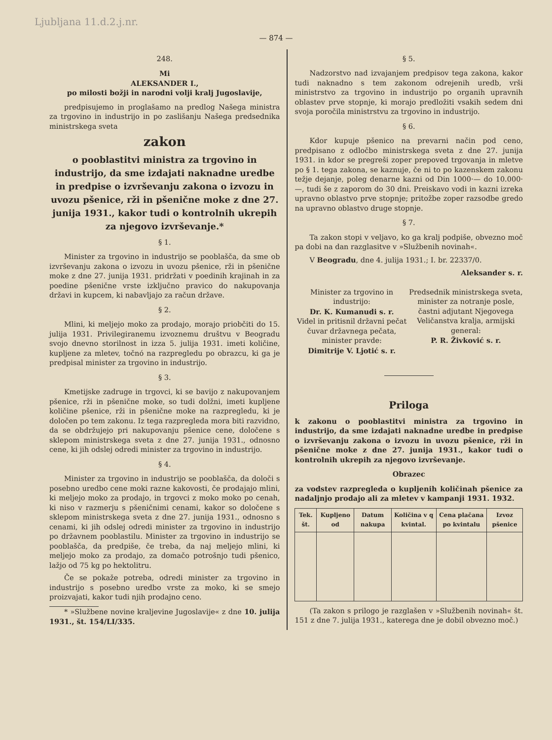Ljubljana 11.d.2.j.nr.
— 874 —
248.
Mi
ALEKSANDER I.,
po milosti božji in narodni volji kralj Jugoslavije,
predpisujemo in proglašamo na predlog Našega ministra za trgovino in industrijo in po zaslišanju Našega predsednika ministrskega sveta
zakon
o pooblastitvi ministra za trgovino in industrijo, da sme izdajati naknadne uredbe in predpise o izvrševanju zakona o izvozu in uvozu pšenice, rži in pšenične moke z dne 27. junija 1931., kakor tudi o kontrolnih ukrepih za njegovo izvrševanje.*
§ 1.
Minister za trgovino in industrijo se pooblašča, da sme ob izvrševanju zakona o izvozu in uvozu pšenice, rži in pšenične moke z dne 27. junija 1931. pridržati v poedinih krajinah in za poedine pšenične vrste izključno pravico do nakupovanja državi in kupcem, ki nabavljajo za račun države.
§ 2.
Mlini, ki meljejo moko za prodajo, morajo priobčiti do 15. julija 1931. Privilegiranemu izvoznemu društvu v Beogradu svojo dnevno storilnost in izza 5. julija 1931. imeti količine, kupljene za mletev, točnó na razpregledu po obrazcu, ki ga je predpisal minister za trgovino in industrijo.
§ 3.
Kmetijske zadruge in trgovci, ki se bavijo z nakupovanjem pšenice, rži in pšenične moke, so tudi dolžni, imeti kupljene količine pšenice, rži in pšenične moke na razpregledu, ki je določen po tem zakonu. Iz tega razpregleda mora biti razvidno, da se obdržujejo pri nakupovanju pšenice cene, določene s sklepom ministrskega sveta z dne 27. junija 1931., odnosno cene, ki jih odslej odredi minister za trgovino in industrijo.
§ 4.
Minister za trgovino in industrijo se pooblašča, da določi s posebno uredbo cene moki razne kakovosti, če prodajajo mlini, ki meljejo moko za prodajo, in trgovci z moko moko po cenah, ki niso v razmerju s pšeničnimi cenami, kakor so določene s sklepom ministrskega sveta z dne 27. junija 1931., odnosno s cenami, ki jih odslej odredi minister za trgovino in industrijo po državnem pooblastilu. Minister za trgovino in industrijo se pooblašča, da predpiše, če treba, da naj meljejo mlini, ki meljejo moko za prodajo, za domačo potrošnjo tudi pšenico, lažjo od 75 kg po hektolitru.
Če se pokaže potreba, odredi minister za trgovino in industrijo s posebno uredbo vrste za moko, ki se smejo proizvajati, kakor tudi njih prodajno ceno.
* »Službene novine kraljevine Jugoslavije« z dne 10. julija 1931., št. 154/LI/335.
§ 5.
Nadzorstvo nad izvajanjem predpisov tega zakona, kakor tudi naknadno s tem zakonom odrejenih uredb, vrši ministrstvo za trgovino in industrijo po organih upravnih oblastev prve stopnje, ki morajo predložiti vsakih sedem dni svoja poročila ministrstvu za trgovino in industrijo.
§ 6.
Kdor kupuje pšenico na prevarni način pod ceno, predpisano z odločbo ministrskega sveta z dne 27. junija 1931. in kdor se pregreši zoper prepoved trgovanja in mletve po § 1. tega zakona, se kaznuje, če ni to po kazenskem zakonu težje dejanje, poleg denarne kazni od Din 1000·— do 10.000·—, tudi še z zaporom do 30 dni. Preiskavo vodi in kazni izreka upravno oblastvo prve stopnje; pritožbe zoper razsodbe gredo na upravno oblastvo druge stopnje.
§ 7.
Ta zakon stopi v veljavo, ko ga kralj podpiše, obvezno moč pa dobi na dan razglasitve v »Službenih novinah«.
V Beogradu, dne 4. julija 1931.; I. br. 22337/0.
Aleksander s. r.
Minister za trgovino in industrijo:
Dr. K. Kumanudi s. r.
Videl in pritisnil državni pečat čuvar državnega pečata, minister pravde:
Dimitrije V. Ljotić s. r.
Predsednik ministrskega sveta, minister za notranje posle, častni adjutant Njegovega Veličanstva kralja, armijski general:
P. R. Živković s. r.
Priloga
k zakonu o pooblastitvi ministra za trgovino in industrijo, da sme izdajati naknadne uredbe in predpise o izvrševanju zakona o izvozu in uvozu pšenice, rži in pšenične moke z dne 27. junija 1931., kakor tudi o kontrolnih ukrepih za njegovo izvrševanje.
Obrazec
za vodstev razpregleda o kupljenih količinah pšenice za nadaljnjo prodajo ali za mletev v kampanji 1931. 1932.
| Tek. št. | Kupljeno od | Datum nakupa | Količina v q kvintal. | Cena plačana po kvintalu | Izvoz pšenice |
| --- | --- | --- | --- | --- | --- |
(Ta zakon s prilogo je razglašen v »Službenih novinah« št. 151 z dne 7. julija 1931., katerega dne je dobil obvezno moč.)